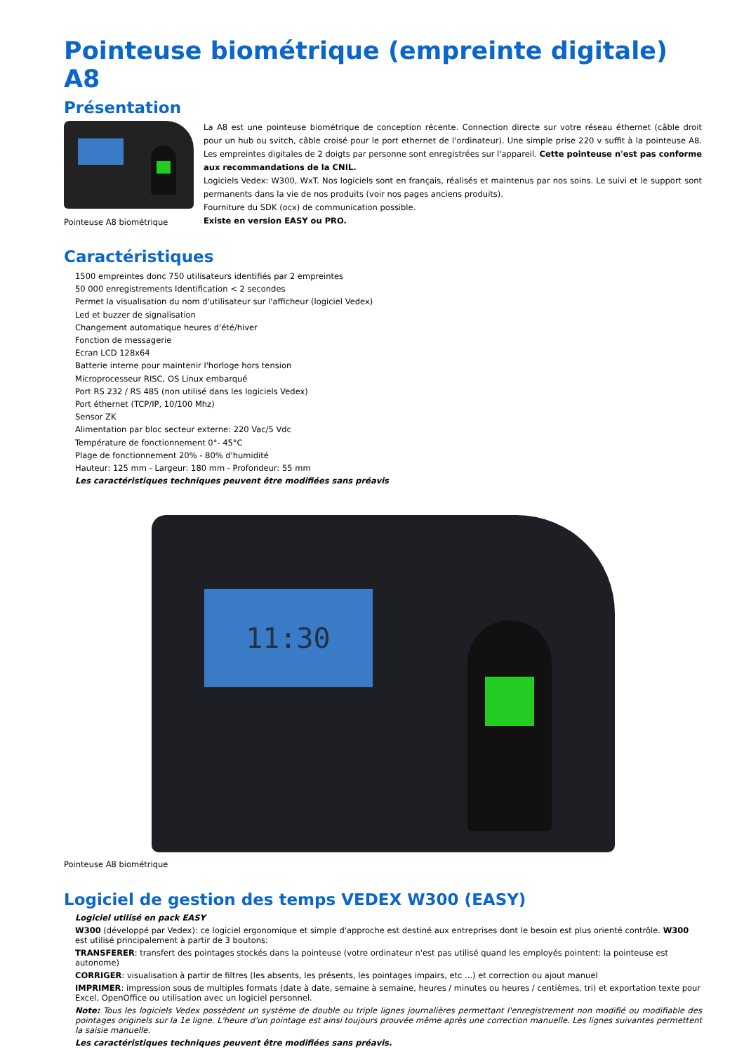Pointeuse biométrique (empreinte digitale) A8
Présentation
Pointeuse A8 biométrique
La A8 est une pointeuse biométrique de conception récente. Connection directe sur votre réseau éthernet (câble droit pour un hub ou svitch, câble croisé pour le port ethernet de l'ordinateur). Une simple prise 220 v suffit à la pointeuse A8. Les empreintes digitales de 2 doigts par personne sont enregistrées sur l'appareil. Cette pointeuse n'est pas conforme aux recommandations de la CNIL.
Logiciels Vedex: W300, WxT. Nos logiciels sont en français, réalisés et maintenus par nos soins. Le suivi et le support sont permanents dans la vie de nos produits (voir nos pages anciens produits).
Fourniture du SDK (ocx) de communication possible.
Existe en version EASY ou PRO.
Caractéristiques
1500 empreintes donc 750 utilisateurs identifiés par 2 empreintes
50 000 enregistrements Identification < 2 secondes
Permet la visualisation du nom d'utilisateur sur l'afficheur (logiciel Vedex)
Led et buzzer de signalisation
Changement automatique heures d'été/hiver
Fonction de messagerie
Ecran LCD 128x64
Batterie interne pour maintenir l'horloge hors tension
Microprocesseur RISC, OS Linux embarqué
Port RS 232 / RS 485 (non utilisé dans les logiciels Vedex)
Port éthernet (TCP/IP, 10/100 Mhz)
Sensor ZK
Alimentation par bloc secteur externe: 220 Vac/5 Vdc
Température de fonctionnement 0°- 45°C
Plage de fonctionnement 20% - 80% d'humidité
Hauteur: 125 mm - Largeur: 180 mm - Profondeur: 55 mm
Les caractéristiques techniques peuvent être modifiées sans préavis
11:30
Pointeuse A8 biométrique
Logiciel de gestion des temps VEDEX W300 (EASY)
Logiciel utilisé en pack EASY
W300 (développé par Vedex): ce logiciel ergonomique et simple d'approche est destiné aux entreprises dont le besoin est plus orienté contrôle. W300 est utilisé principalement à partir de 3 boutons:
TRANSFERER: transfert des pointages stockés dans la pointeuse (votre ordinateur n'est pas utilisé quand les employés pointent: la pointeuse est autonome)
CORRIGER: visualisation à partir de filtres (les absents, les présents, les pointages impairs, etc ...) et correction ou ajout manuel
IMPRIMER: impression sous de multiples formats (date à date, semaine à semaine, heures / minutes ou heures / centièmes, tri) et exportation texte pour Excel, OpenOffice ou utilisation avec un logiciel personnel.
Note: Tous les logiciels Vedex possèdent un système de double ou triple lignes journalières permettant l'enregistrement non modifié ou modifiable des pointages originels sur la 1e ligne. L'heure d'un pointage est ainsi toujours prouvée même après une correction manuelle. Les lignes suivantes permettent la saisie manuelle.
Les caractéristiques techniques peuvent être modifiées sans préavis.